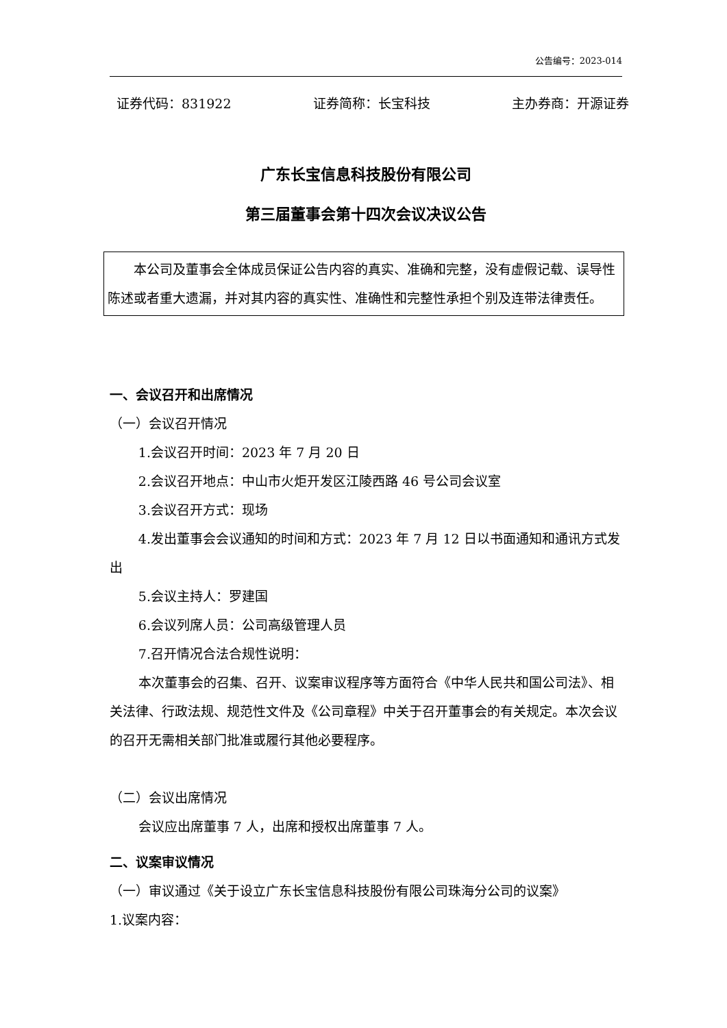公告编号：2023-014
证券代码：831922 证券简称：长宝科技 主办券商：开源证券
广东长宝信息科技股份有限公司
第三届董事会第十四次会议决议公告
本公司及董事会全体成员保证公告内容的真实、准确和完整，没有虚假记载、误导性陈述或者重大遗漏，并对其内容的真实性、准确性和完整性承担个别及连带法律责任。
一、会议召开和出席情况
（一）会议召开情况
1.会议召开时间：2023 年 7 月 20 日
2.会议召开地点：中山市火炬开发区江陵西路 46 号公司会议室
3.会议召开方式：现场
4.发出董事会会议通知的时间和方式：2023 年 7 月 12 日以书面通知和通讯方式发出
5.会议主持人：罗建国
6.会议列席人员：公司高级管理人员
7.召开情况合法合规性说明：
本次董事会的召集、召开、议案审议程序等方面符合《中华人民共和国公司法》、相关法律、行政法规、规范性文件及《公司章程》中关于召开董事会的有关规定。本次会议的召开无需相关部门批准或履行其他必要程序。
（二）会议出席情况
会议应出席董事 7 人，出席和授权出席董事 7 人。
二、议案审议情况
（一）审议通过《关于设立广东长宝信息科技股份有限公司珠海分公司的议案》
1.议案内容：